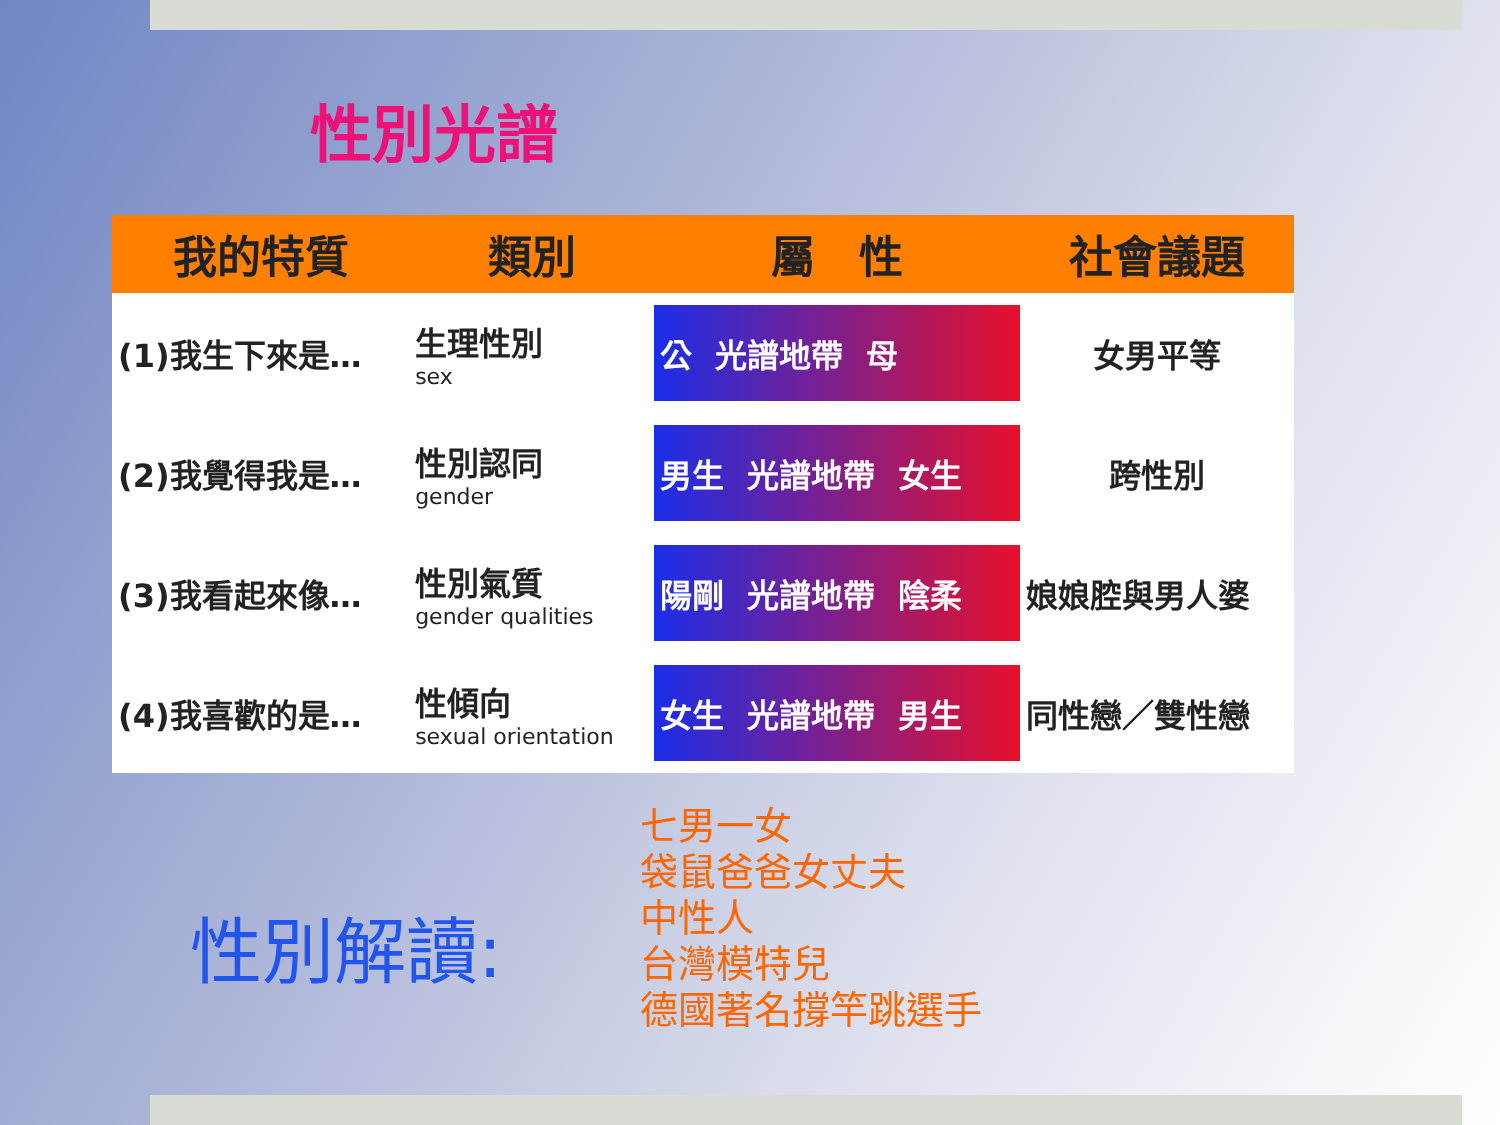性別光譜
| 我的特質 | 類別 | 屬 性 | 社會議題 |
| --- | --- | --- | --- |
| (1)我生下來是… | 生理性別 sex | 公 光譜地帶 母 | 女男平等 |
| (2)我覺得我是… | 性別認同 gender | 男生 光譜地帶 女生 | 跨性別 |
| (3)我看起來像… | 性別氣質 gender qualities | 陽剛 光譜地帶 陰柔 | 娘娘腔與男人婆 |
| (4)我喜歡的是… | 性傾向 sexual orientation | 女生 光譜地帶 男生 | 同性戀／雙性戀 |
性別解讀:
七男一女
袋鼠爸爸女丈夫
中性人
台灣模特兒
德國著名撐竿跳選手